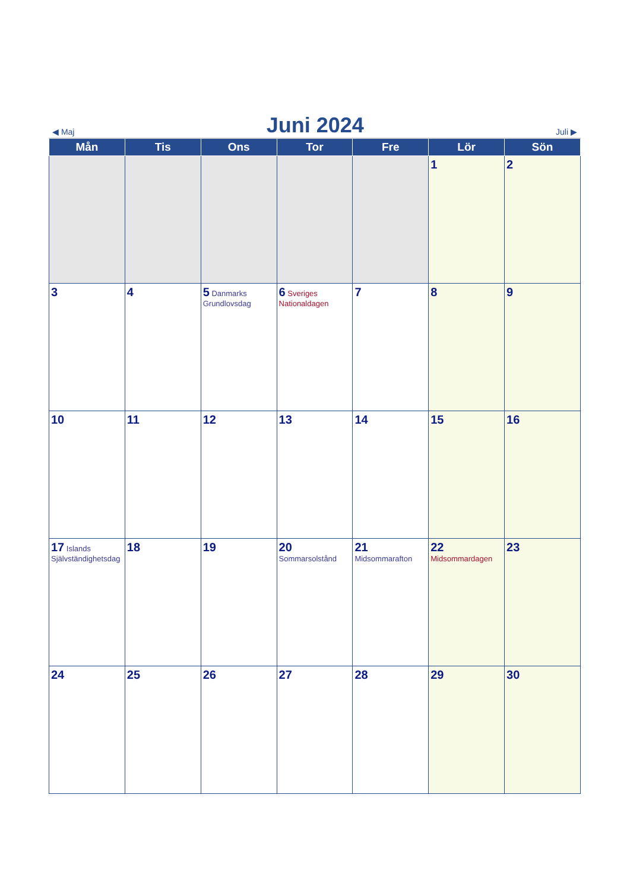◀ Maj
Juni 2024
Juli ▶
| Mån | Tis | Ons | Tor | Fre | Lör | Sön |
| --- | --- | --- | --- | --- | --- | --- |
| | | | | | 1 | 2 |
| 3 | 4 | 5 Danmarks Grundlovsdag | 6 Sveriges Nationaldagen | 7 | 8 | 9 |
| 10 | 11 | 12 | 13 | 14 | 15 | 16 |
| 17 Islands Självständighetsdag | 18 | 19 | 20 Sommarsolstånd | 21 Midsommarafton | 22 Midsommardagen | 23 |
| 24 | 25 | 26 | 27 | 28 | 29 | 30 |